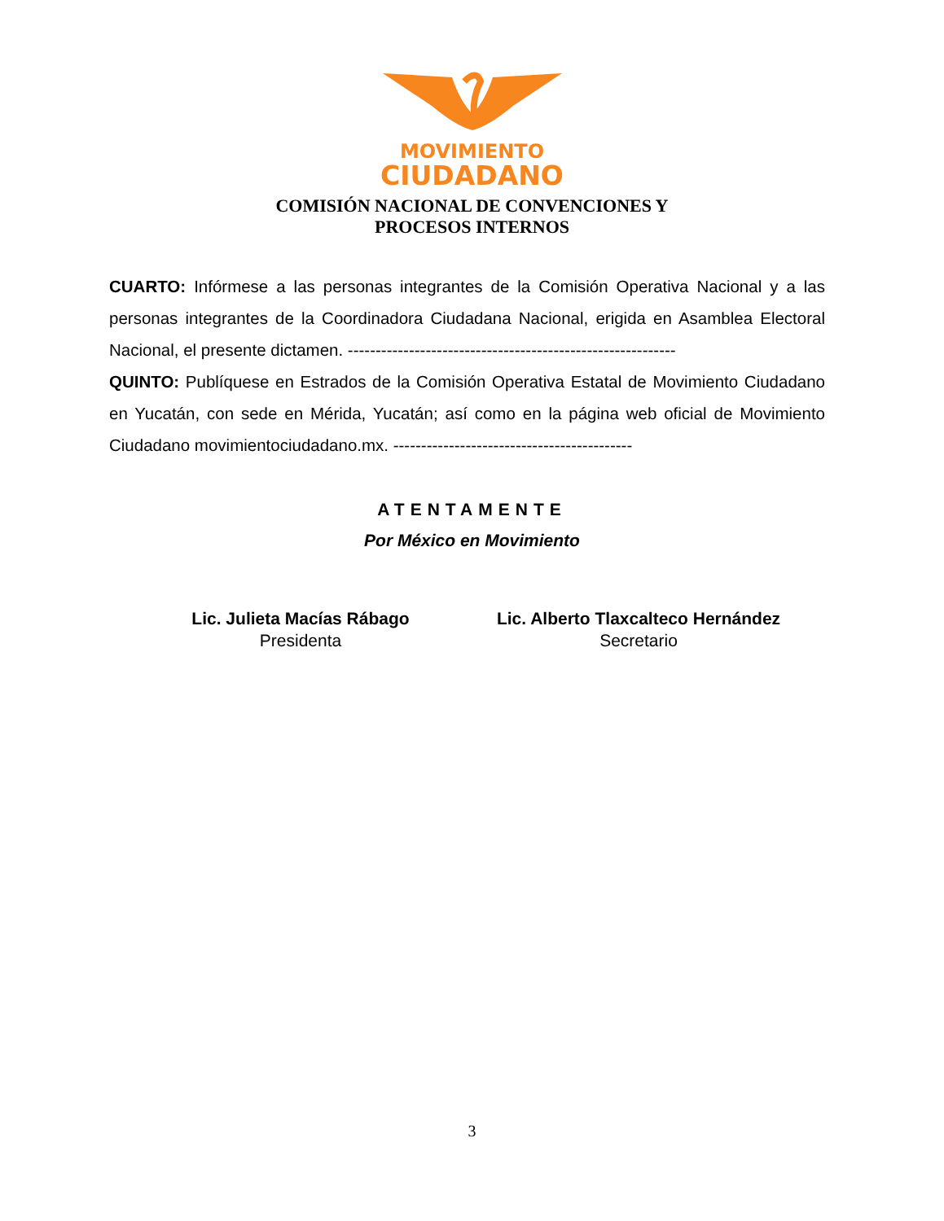MOVIMIENTO
CIUDADANO
COMISIÓN NACIONAL DE CONVENCIONES Y
PROCESOS INTERNOS
CUARTO: Infórmese a las personas integrantes de la Comisión Operativa Nacional y a las personas integrantes de la Coordinadora Ciudadana Nacional, erigida en Asamblea Electoral Nacional, el presente dictamen. -----------------------------------------------------------
QUINTO: Publíquese en Estrados de la Comisión Operativa Estatal de Movimiento Ciudadano en Yucatán, con sede en Mérida, Yucatán; así como en la página web oficial de Movimiento Ciudadano movimientociudadano.mx. -------------------------------------------
ATENTAMENTE
Por México en Movimiento
Lic. Julieta Macías Rábago
Presidenta
Lic. Alberto Tlaxcalteco Hernández
Secretario
3